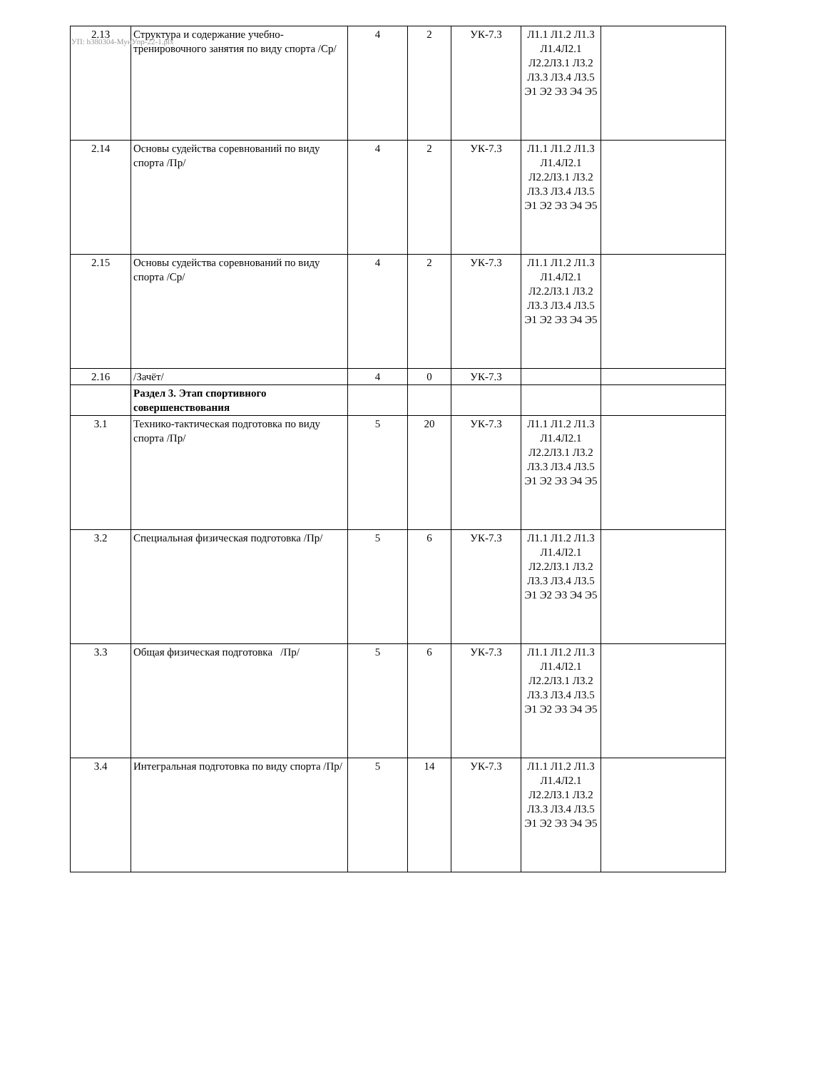УП: b380304-МунУпр-22-1.plx
| 2.13 | Структура и содержание учебно-тренировочного занятия по виду спорта /Ср/ | 4 | 2 | УК-7.3 | Л1.1 Л1.2 Л1.3 Л1.4Л2.1 Л2.2Л3.1 Л3.2 Л3.3 Л3.4 Л3.5 Э1 Э2 Э3 Э4 Э5 | |
| 2.14 | Основы судейства соревнований по виду спорта /Пр/ | 4 | 2 | УК-7.3 | Л1.1 Л1.2 Л1.3 Л1.4Л2.1 Л2.2Л3.1 Л3.2 Л3.3 Л3.4 Л3.5 Э1 Э2 Э3 Э4 Э5 | |
| 2.15 | Основы судейства соревнований по виду спорта /Ср/ | 4 | 2 | УК-7.3 | Л1.1 Л1.2 Л1.3 Л1.4Л2.1 Л2.2Л3.1 Л3.2 Л3.3 Л3.4 Л3.5 Э1 Э2 Э3 Э4 Э5 | |
| 2.16 | /Зачёт/ | 4 | 0 | УК-7.3 | | |
| | Раздел 3. Этап спортивного совершенствования | | | | | |
| 3.1 | Технико-тактическая подготовка по виду спорта /Пр/ | 5 | 20 | УК-7.3 | Л1.1 Л1.2 Л1.3 Л1.4Л2.1 Л2.2Л3.1 Л3.2 Л3.3 Л3.4 Л3.5 Э1 Э2 Э3 Э4 Э5 | |
| 3.2 | Специальная физическая подготовка /Пр/ | 5 | 6 | УК-7.3 | Л1.1 Л1.2 Л1.3 Л1.4Л2.1 Л2.2Л3.1 Л3.2 Л3.3 Л3.4 Л3.5 Э1 Э2 Э3 Э4 Э5 | |
| 3.3 | Общая физическая подготовка /Пр/ | 5 | 6 | УК-7.3 | Л1.1 Л1.2 Л1.3 Л1.4Л2.1 Л2.2Л3.1 Л3.2 Л3.3 Л3.4 Л3.5 Э1 Э2 Э3 Э4 Э5 | |
| 3.4 | Интегральная подготовка по виду спорта /Пр/ | 5 | 14 | УК-7.3 | Л1.1 Л1.2 Л1.3 Л1.4Л2.1 Л2.2Л3.1 Л3.2 Л3.3 Л3.4 Л3.5 Э1 Э2 Э3 Э4 Э5 | |